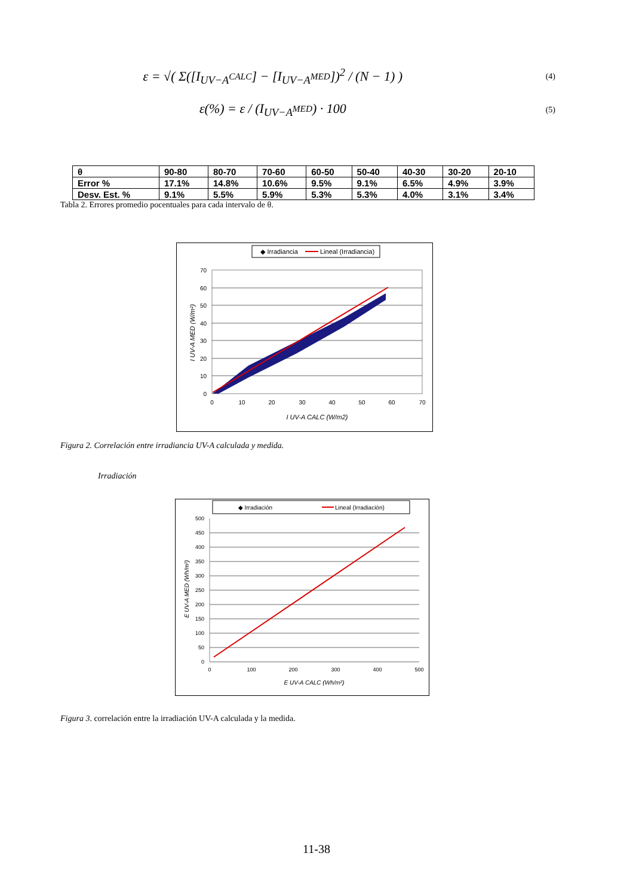ε = √( Σ([I<sub>UV−A<sup>CALC</sup></sub>] − [I<sub>UV−A<sup>MED</sup></sub>])<sup>2</sup> / (N − 1) )
(4)
ε(%) = ε / (I<sub>UV−A<sup>MED</sup></sub>) · 100
(5)
| θ | 90-80 | 80-70 | 70-60 | 60-50 | 50-40 | 40-30 | 30-20 | 20-10 |
| --- | --- | --- | --- | --- | --- | --- | --- | --- |
| Error % | 17.1% | 14.8% | 10.6% | 9.5% | 9.1% | 6.5% | 4.9% | 3.9% |
| Desv. Est. % | 9.1% | 5.5% | 5.9% | 5.3% | 5.3% | 4.0% | 3.1% | 3.4% |
Tabla 2. Errores promedio pocentuales para cada intervalo de θ.
◆ Irradiancia
Lineal (Irradiancia)
70
60
50
40
30
20
10
0
0
10
20
30
40
50
60
70
I UV-A CALC (W/m2)
I UV-A MED (W/m²)
Figura 2. Correlación entre irradiancia UV-A calculada y medida.
Irradiación
◆ Irradiación
Lineal (Irradiación)
500
450
400
350
300
250
200
150
100
50
0
0
100
200
300
400
500
E UV-A CALC (Wh/m²)
E UV-A MED (Wh/m²)
Figura 3. correlación entre la irradiación UV-A calculada y la medida.
11-38